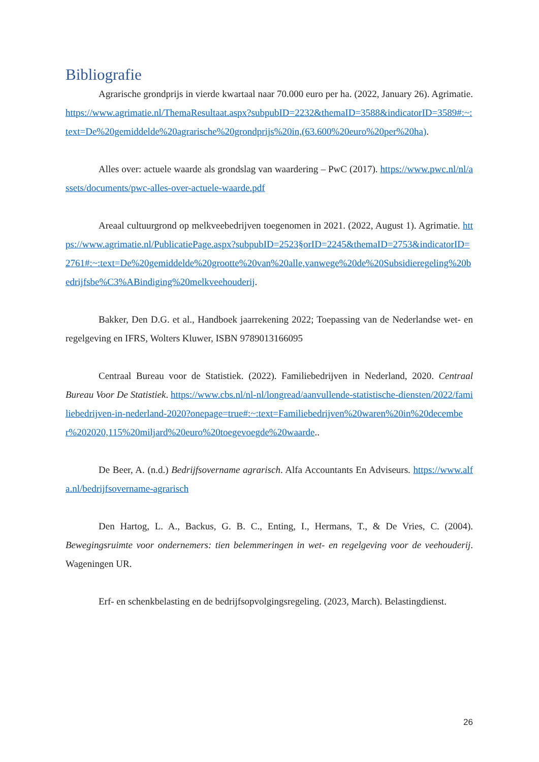Bibliografie
Agrarische grondprijs in vierde kwartaal naar 70.000 euro per ha. (2022, January 26). Agrimatie. https://www.agrimatie.nl/ThemaResultaat.aspx?subpubID=2232&themaID=3588&indicatorID=3589#:~:text=De%20gemiddelde%20agrarische%20grondprijs%20in,(63.600%20euro%20per%20ha).
Alles over: actuele waarde als grondslag van waardering – PwC (2017). https://www.pwc.nl/nl/assets/documents/pwc-alles-over-actuele-waarde.pdf
Areaal cultuurgrond op melkveebedrijven toegenomen in 2021. (2022, August 1). Agrimatie. https://www.agrimatie.nl/PublicatiePage.aspx?subpubID=2523§orID=2245&themaID=2753&indicatorID=2761#:~:text=De%20gemiddelde%20grootte%20van%20alle,vanwege%20de%20Subsidieregeling%20bedrijfsbe%C3%ABindiging%20melkveehouderij.
Bakker, Den D.G. et al., Handboek jaarrekening 2022; Toepassing van de Nederlandse wet- en regelgeving en IFRS, Wolters Kluwer, ISBN 9789013166095
Centraal Bureau voor de Statistiek. (2022). Familiebedrijven in Nederland, 2020. Centraal Bureau Voor De Statistiek. https://www.cbs.nl/nl-nl/longread/aanvullende-statistische-diensten/2022/familiebedrijven-in-nederland-2020?onepage=true#:~:text=Familiebedrijven%20waren%20in%20december%202020,115%20miljard%20euro%20toegevoegde%20waarde..
De Beer, A. (n.d.) Bedrijfsovername agrarisch. Alfa Accountants En Adviseurs. https://www.alfa.nl/bedrijfsovername-agrarisch
Den Hartog, L. A., Backus, G. B. C., Enting, I., Hermans, T., & De Vries, C. (2004). Bewegingsruimte voor ondernemers: tien belemmeringen in wet- en regelgeving voor de veehouderij. Wageningen UR.
Erf- en schenkbelasting en de bedrijfsopvolgingsregeling. (2023, March). Belastingdienst.
26